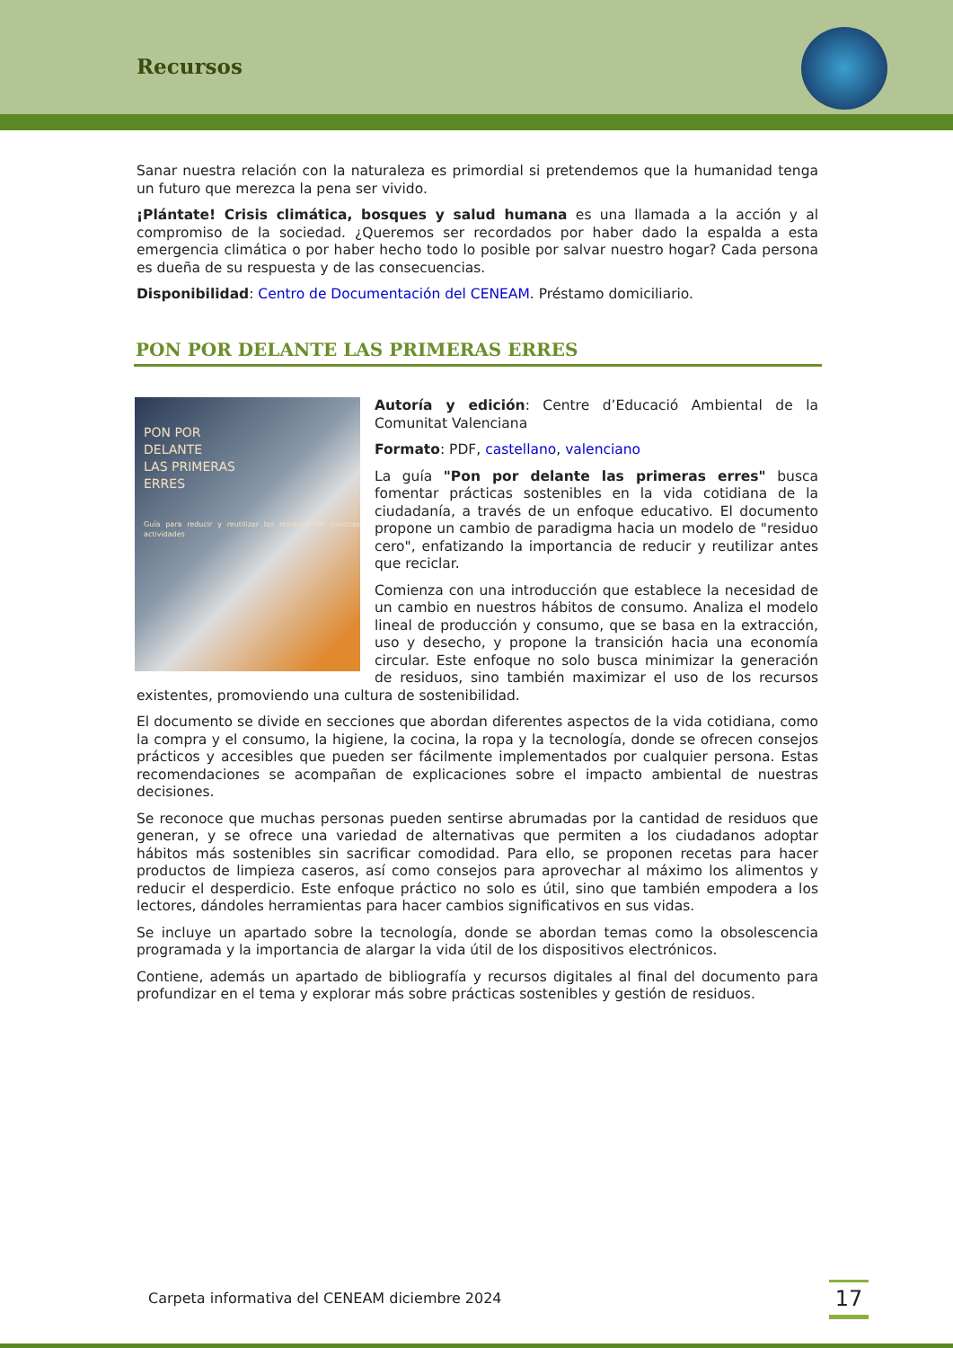Recursos
Sanar nuestra relación con la naturaleza es primordial si pretendemos que la humanidad tenga un futuro que merezca la pena ser vivido.
¡Plántate! Crisis climática, bosques y salud humana es una llamada a la acción y al compromiso de la sociedad. ¿Queremos ser recordados por haber dado la espalda a esta emergencia climática o por haber hecho todo lo posible por salvar nuestro hogar? Cada persona es dueña de su respuesta y de las consecuencias.
Disponibilidad: Centro de Documentación del CENEAM. Préstamo domiciliario.
PON POR DELANTE LAS PRIMERAS ERRES
PON POR
DELANTE
LAS PRIMERAS
ERRES
Guía para reducir y reutilizar los residuos de nuestras actividades
Autoría y edición: Centre d’Educació Ambiental de la Comunitat Valenciana
Formato: PDF, castellano, valenciano
La guía "Pon por delante las primeras erres" busca fomentar prácticas sostenibles en la vida cotidiana de la ciudadanía, a través de un enfoque educativo. El documento propone un cambio de paradigma hacia un modelo de "residuo cero", enfatizando la importancia de reducir y reutilizar antes que reciclar.
Comienza con una introducción que establece la necesidad de un cambio en nuestros hábitos de consumo. Analiza el modelo lineal de producción y consumo, que se basa en la extracción, uso y desecho, y propone la transición hacia una economía circular. Este enfoque no solo busca minimizar la generación de residuos, sino también maximizar el uso de los recursos existentes, promoviendo una cultura de sostenibilidad.
El documento se divide en secciones que abordan diferentes aspectos de la vida cotidiana, como la compra y el consumo, la higiene, la cocina, la ropa y la tecnología, donde se ofrecen consejos prácticos y accesibles que pueden ser fácilmente implementados por cualquier persona. Estas recomendaciones se acompañan de explicaciones sobre el impacto ambiental de nuestras decisiones.
Se reconoce que muchas personas pueden sentirse abrumadas por la cantidad de residuos que generan, y se ofrece una variedad de alternativas que permiten a los ciudadanos adoptar hábitos más sostenibles sin sacrificar comodidad. Para ello, se proponen recetas para hacer productos de limpieza caseros, así como consejos para aprovechar al máximo los alimentos y reducir el desperdicio. Este enfoque práctico no solo es útil, sino que también empodera a los lectores, dándoles herramientas para hacer cambios significativos en sus vidas.
Se incluye un apartado sobre la tecnología, donde se abordan temas como la obsolescencia programada y la importancia de alargar la vida útil de los dispositivos electrónicos.
Contiene, además un apartado de bibliografía y recursos digitales al final del documento para profundizar en el tema y explorar más sobre prácticas sostenibles y gestión de residuos.
Carpeta informativa del CENEAM diciembre 2024
17